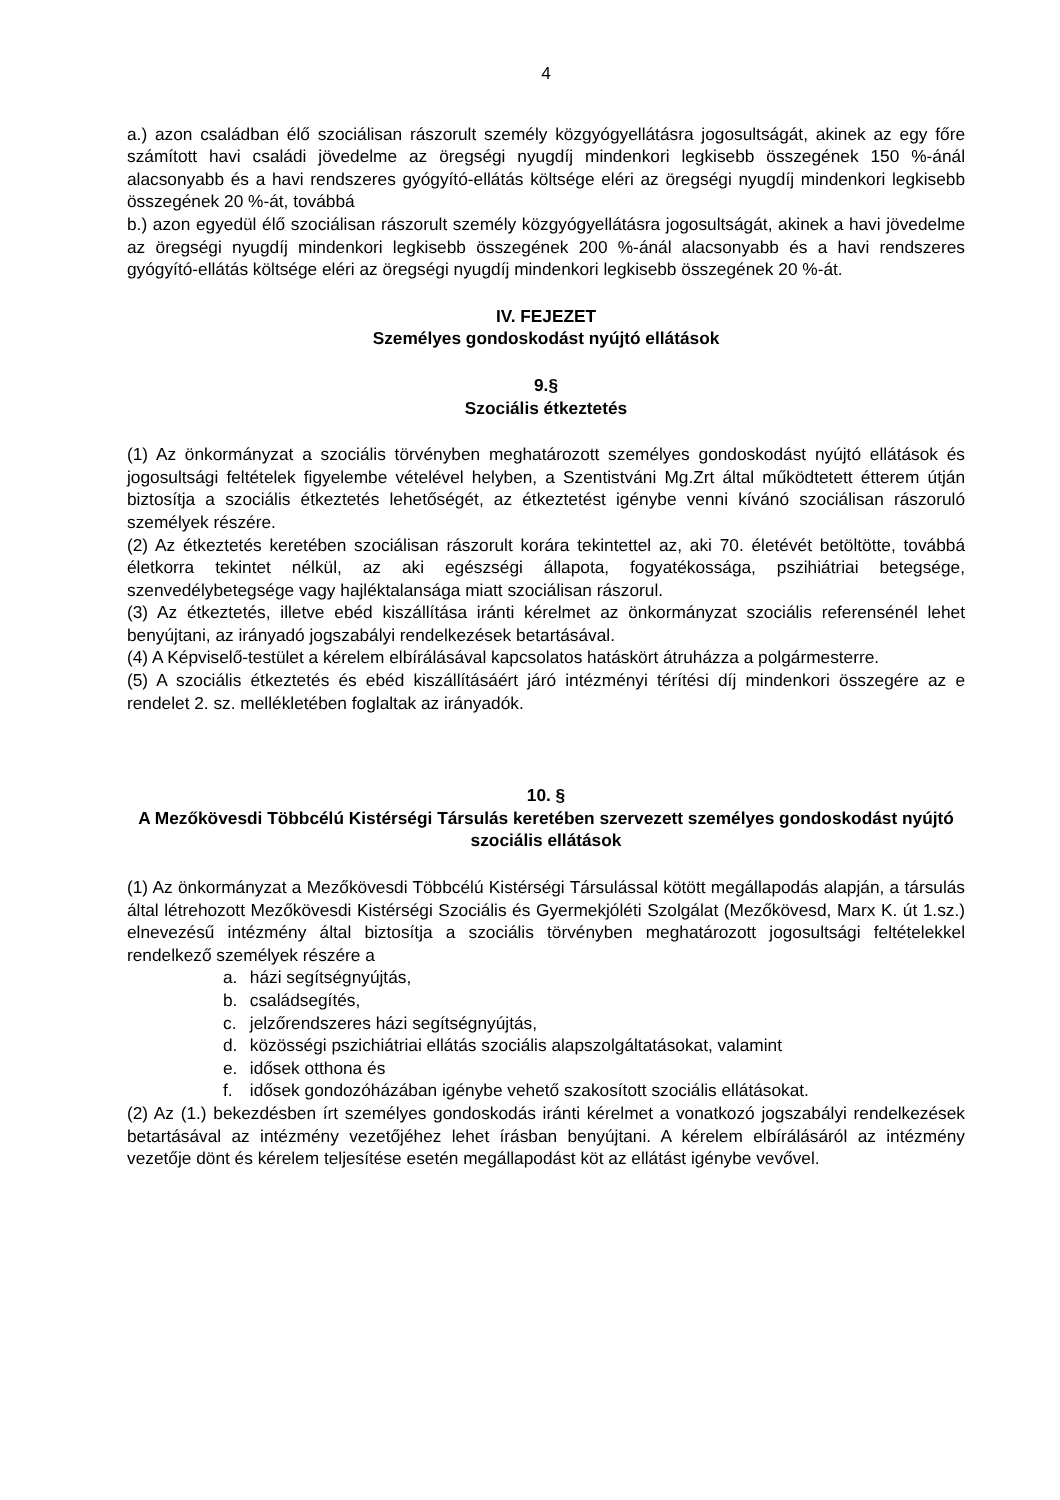4
a.) azon családban élő szociálisan rászorult személy közgyógyellátásra jogosultságát, akinek az egy főre számított havi családi jövedelme az öregségi nyugdíj mindenkori legkisebb összegének 150 %-ánál alacsonyabb és a havi rendszeres gyógyító-ellátás költsége eléri az öregségi nyugdíj mindenkori legkisebb összegének 20 %-át, továbbá
b.) azon egyedül élő szociálisan rászorult személy közgyógyellátásra jogosultságát, akinek a havi jövedelme az öregségi nyugdíj mindenkori legkisebb összegének 200 %-ánál alacsonyabb és a havi rendszeres gyógyító-ellátás költsége eléri az öregségi nyugdíj mindenkori legkisebb összegének 20 %-át.
IV. FEJEZET
Személyes gondoskodást nyújtó ellátások
9.§
Szociális étkeztetés
(1) Az önkormányzat a szociális törvényben meghatározott személyes gondoskodást nyújtó ellátások és jogosultsági feltételek figyelembe vételével helyben, a Szentistváni Mg.Zrt által működtetett étterem útján biztosítja a szociális étkeztetés lehetőségét, az étkeztetést igénybe venni kívánó szociálisan rászoruló személyek részére.
(2) Az étkeztetés keretében szociálisan rászorult korára tekintettel az, aki 70. életévét betöltötte, továbbá életkorra tekintet nélkül, az aki egészségi állapota, fogyatékossága, pszihiátriai betegsége, szenvedélybetegsége vagy hajléktalansága miatt szociálisan rászorul.
(3) Az étkeztetés, illetve ebéd kiszállítása iránti kérelmet az önkormányzat szociális referensénél lehet benyújtani, az irányadó jogszabályi rendelkezések betartásával.
(4) A Képviselő-testület a kérelem elbírálásával kapcsolatos hatáskört átruházza a polgármesterre.
(5) A szociális étkeztetés és ebéd kiszállításáért járó intézményi térítési díj mindenkori összegére az e rendelet 2. sz. mellékletében foglaltak az irányadók.
10. §
A Mezőkövesdi Többcélú Kistérségi Társulás keretében szervezett személyes gondoskodást nyújtó szociális ellátások
(1) Az önkormányzat a Mezőkövesdi Többcélú Kistérségi Társulással kötött megállapodás alapján, a társulás által létrehozott Mezőkövesdi Kistérségi Szociális és Gyermekjóléti Szolgálat (Mezőkövesd, Marx K. út 1.sz.) elnevezésű intézmény által biztosítja a szociális törvényben meghatározott jogosultsági feltételekkel rendelkező személyek részére a
a. házi segítségnyújtás,
b. családsegítés,
c. jelzőrendszeres házi segítségnyújtás,
d. közösségi pszichiátriai ellátás szociális alapszolgáltatásokat, valamint
e. idősek otthona és
f. idősek gondozóházában igénybe vehető szakosított szociális ellátásokat.
(2) Az (1.) bekezdésben írt személyes gondoskodás iránti kérelmet a vonatkozó jogszabályi rendelkezések betartásával az intézmény vezetőjéhez lehet írásban benyújtani. A kérelem elbírálásáról az intézmény vezetője dönt és kérelem teljesítése esetén megállapodást köt az ellátást igénybe vevővel.